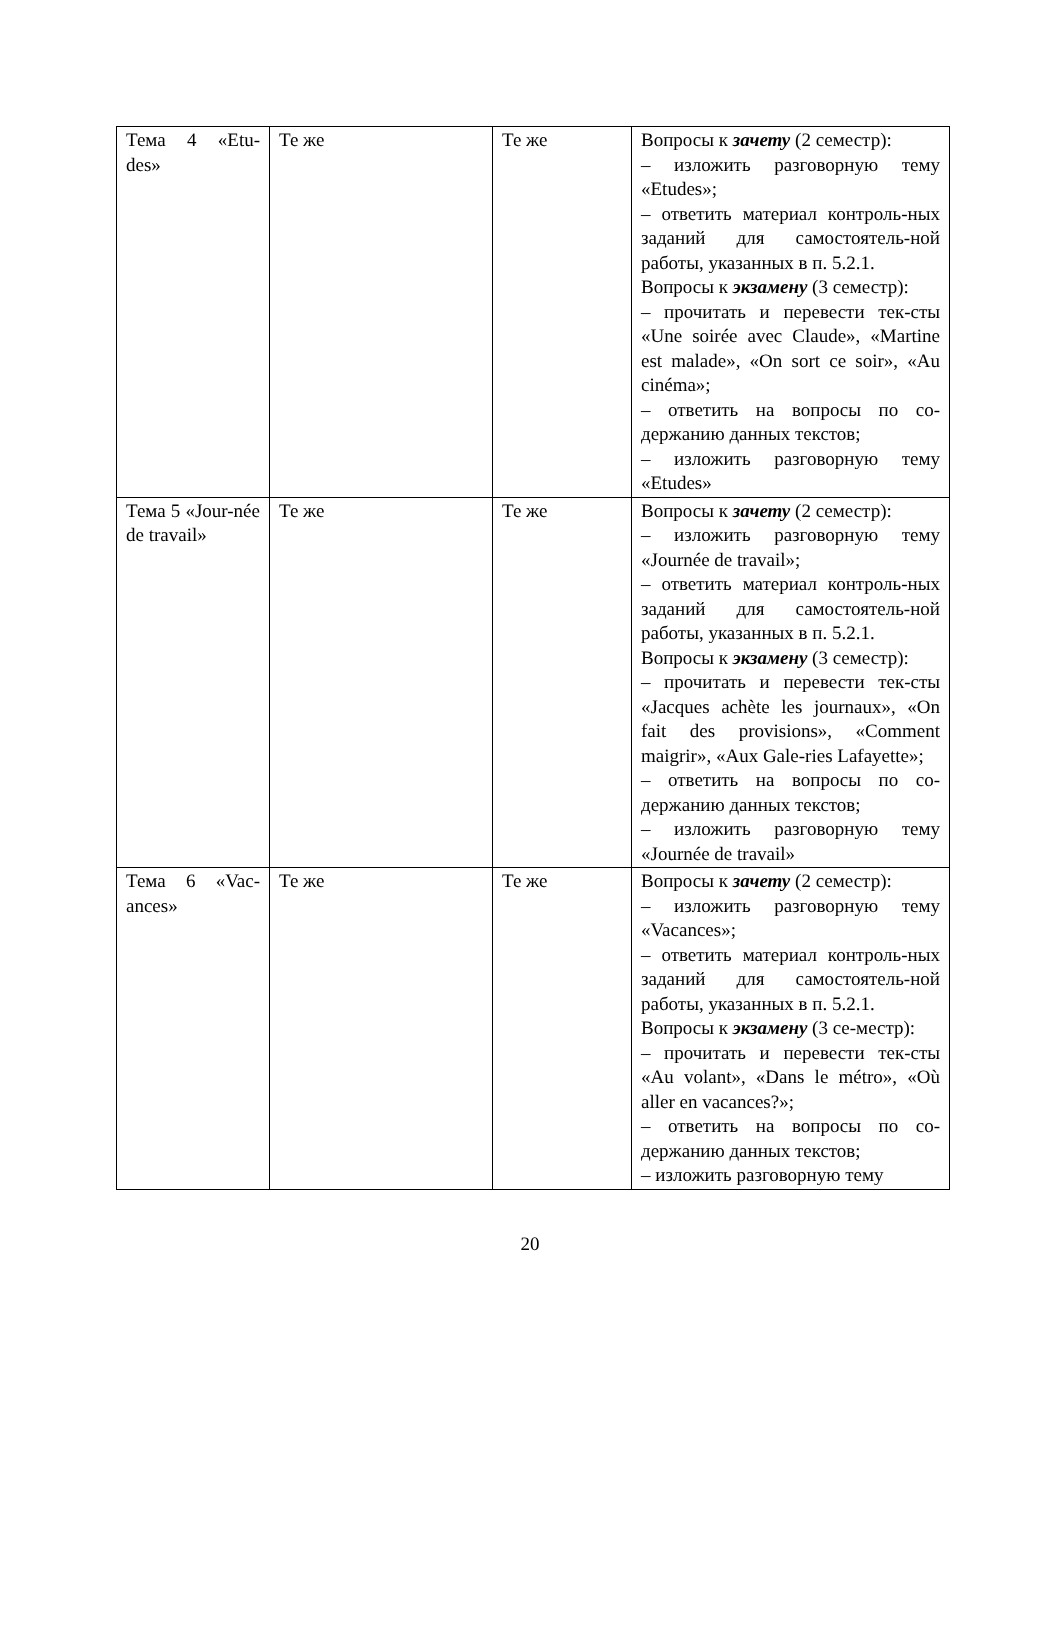| Тема 4 «Etu-des» | Те же | Те же | Вопросы к зачету (2 семестр): – изложить разговорную тему «Etudes»; – ответить материал контроль-ных заданий для самостоятель-ной работы, указанных в п. 5.2.1. Вопросы к экзамену (3 семестр): – прочитать и перевести тек-сты «Une soirée avec Claude», «Martine est malade», «On sort ce soir», «Au cinéma»; – ответить на вопросы по со-держанию данных текстов; – изложить разговорную тему «Etudes» |
| Тема 5 «Jour-née de travail» | Те же | Те же | Вопросы к зачету (2 семестр): – изложить разговорную тему «Journée de travail»; – ответить материал контроль-ных заданий для самостоятель-ной работы, указанных в п. 5.2.1. Вопросы к экзамену (3 семестр): – прочитать и перевести тек-сты «Jacques achète les journaux», «On fait des provisions», «Comment maigrir», «Aux Gale-ries Lafayette»; – ответить на вопросы по со-держанию данных текстов; – изложить разговорную тему «Journée de travail» |
| Тема 6 «Vac-ances» | Те же | Те же | Вопросы к зачету (2 семестр): – изложить разговорную тему «Vacances»; – ответить материал контроль-ных заданий для самостоятель-ной работы, указанных в п. 5.2.1. Вопросы к экзамену (3 се-местр): – прочитать и перевести тек-сты «Au volant», «Dans le métro», «Où aller en vacances?»; – ответить на вопросы по со-держанию данных текстов; – изложить разговорную тему |
20